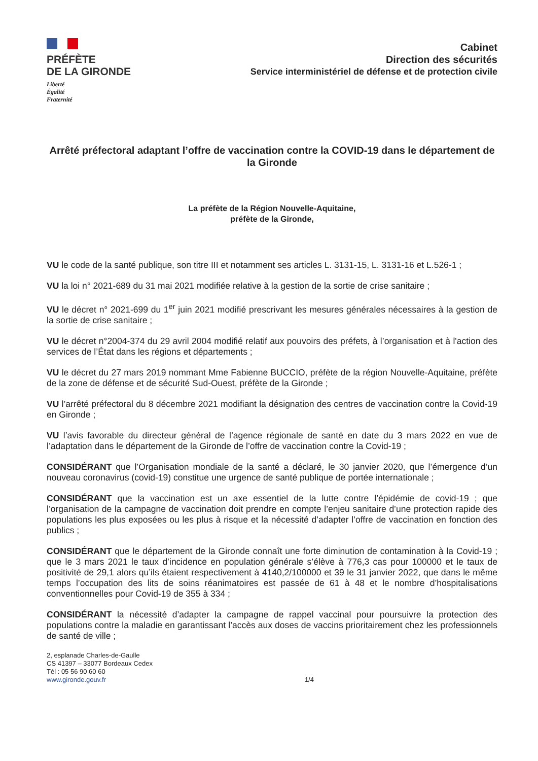PRÉFÈTE
DE LA GIRONDE
Liberté
Égalité
Fraternité
Cabinet
Direction des sécurités
Service interministériel de défense et de protection civile
Arrêté préfectoral adaptant l’offre de vaccination contre la COVID-19 dans le département de la Gironde
La préfète de la Région Nouvelle-Aquitaine,
préfète de la Gironde,
VU le code de la santé publique, son titre III et notamment ses articles L. 3131-15, L. 3131-16 et L.526-1 ;
VU la loi n° 2021-689 du 31 mai 2021 modifiée relative à la gestion de la sortie de crise sanitaire ;
VU le décret n° 2021-699 du 1<sup>er</sup> juin 2021 modifié prescrivant les mesures générales nécessaires à la gestion de la sortie de crise sanitaire ;
VU le décret n°2004-374 du 29 avril 2004 modifié relatif aux pouvoirs des préfets, à l’organisation et à l'action des services de l’État dans les régions et départements ;
VU le décret du 27 mars 2019 nommant Mme Fabienne BUCCIO, préfète de la région Nouvelle-Aquitaine, préfète de la zone de défense et de sécurité Sud-Ouest, préfète de la Gironde ;
VU l’arrêté préfectoral du 8 décembre 2021 modifiant la désignation des centres de vaccination contre la Covid-19 en Gironde ;
VU l’avis favorable du directeur général de l’agence régionale de santé en date du 3 mars 2022 en vue de l’adaptation dans le département de la Gironde de l’offre de vaccination contre la Covid-19 ;
CONSIDÉRANT que l’Organisation mondiale de la santé a déclaré, le 30 janvier 2020, que l’émergence d’un nouveau coronavirus (covid-19) constitue une urgence de santé publique de portée internationale ;
CONSIDÉRANT que la vaccination est un axe essentiel de la lutte contre l’épidémie de covid-19 ; que l’organisation de la campagne de vaccination doit prendre en compte l’enjeu sanitaire d’une protection rapide des populations les plus exposées ou les plus à risque et la nécessité d’adapter l’offre de vaccination en fonction des publics ;
CONSIDÉRANT que le département de la Gironde connaît une forte diminution de contamination à la Covid-19 ; que le 3 mars 2021 le taux d’incidence en population générale s’élève à 776,3 cas pour 100000 et le taux de positivité de 29,1 alors qu’ils étaient respectivement à 4140,2/100000 et 39 le 31 janvier 2022, que dans le même temps l’occupation des lits de soins réanimatoires est passée de 61 à 48 et le nombre d’hospitalisations conventionnelles pour Covid-19 de 355 à 334 ;
CONSIDÉRANT la nécessité d’adapter la campagne de rappel vaccinal pour poursuivre la protection des populations contre la maladie en garantissant l’accès aux doses de vaccins prioritairement chez les professionnels de santé de ville ;
2, esplanade Charles-de-Gaulle
CS 41397 – 33077 Bordeaux Cedex
Tél : 05 56 90 60 60
www.gironde.gouv.fr
1/4